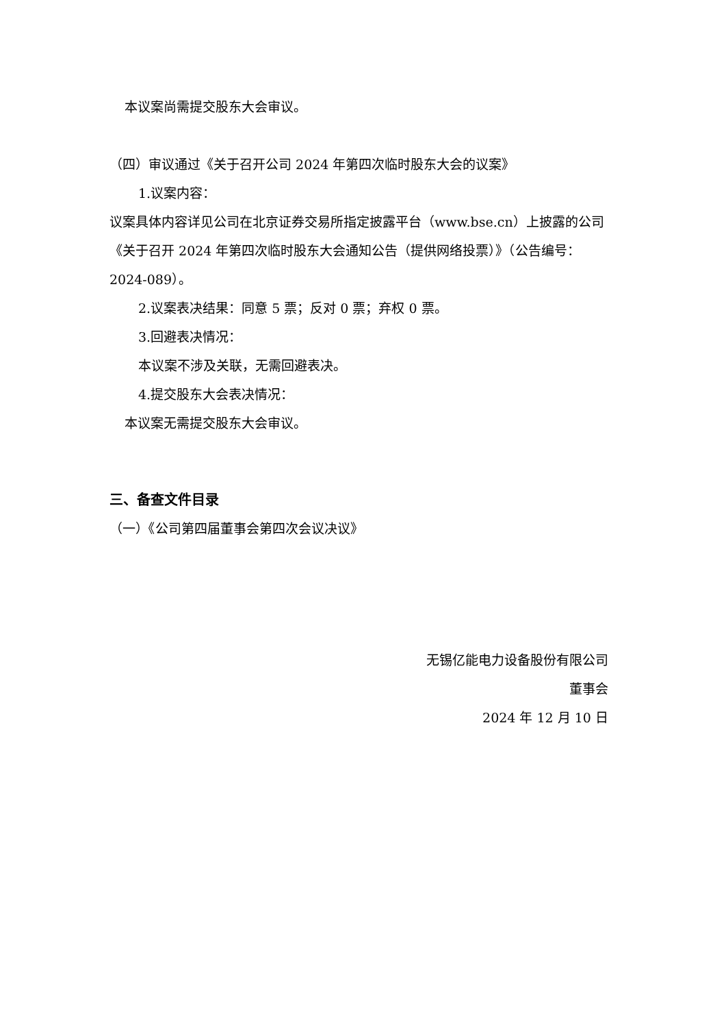本议案尚需提交股东大会审议。
（四）审议通过《关于召开公司 2024 年第四次临时股东大会的议案》
1.议案内容：
议案具体内容详见公司在北京证券交易所指定披露平台（www.bse.cn）上披露的公司《关于召开 2024 年第四次临时股东大会通知公告（提供网络投票）》（公告编号：2024-089）。
2.议案表决结果：同意 5 票；反对 0 票；弃权 0 票。
3.回避表决情况：
本议案不涉及关联，无需回避表决。
4.提交股东大会表决情况：
本议案无需提交股东大会审议。
三、备查文件目录
（一）《公司第四届董事会第四次会议决议》
无锡亿能电力设备股份有限公司
董事会
2024 年 12 月 10 日